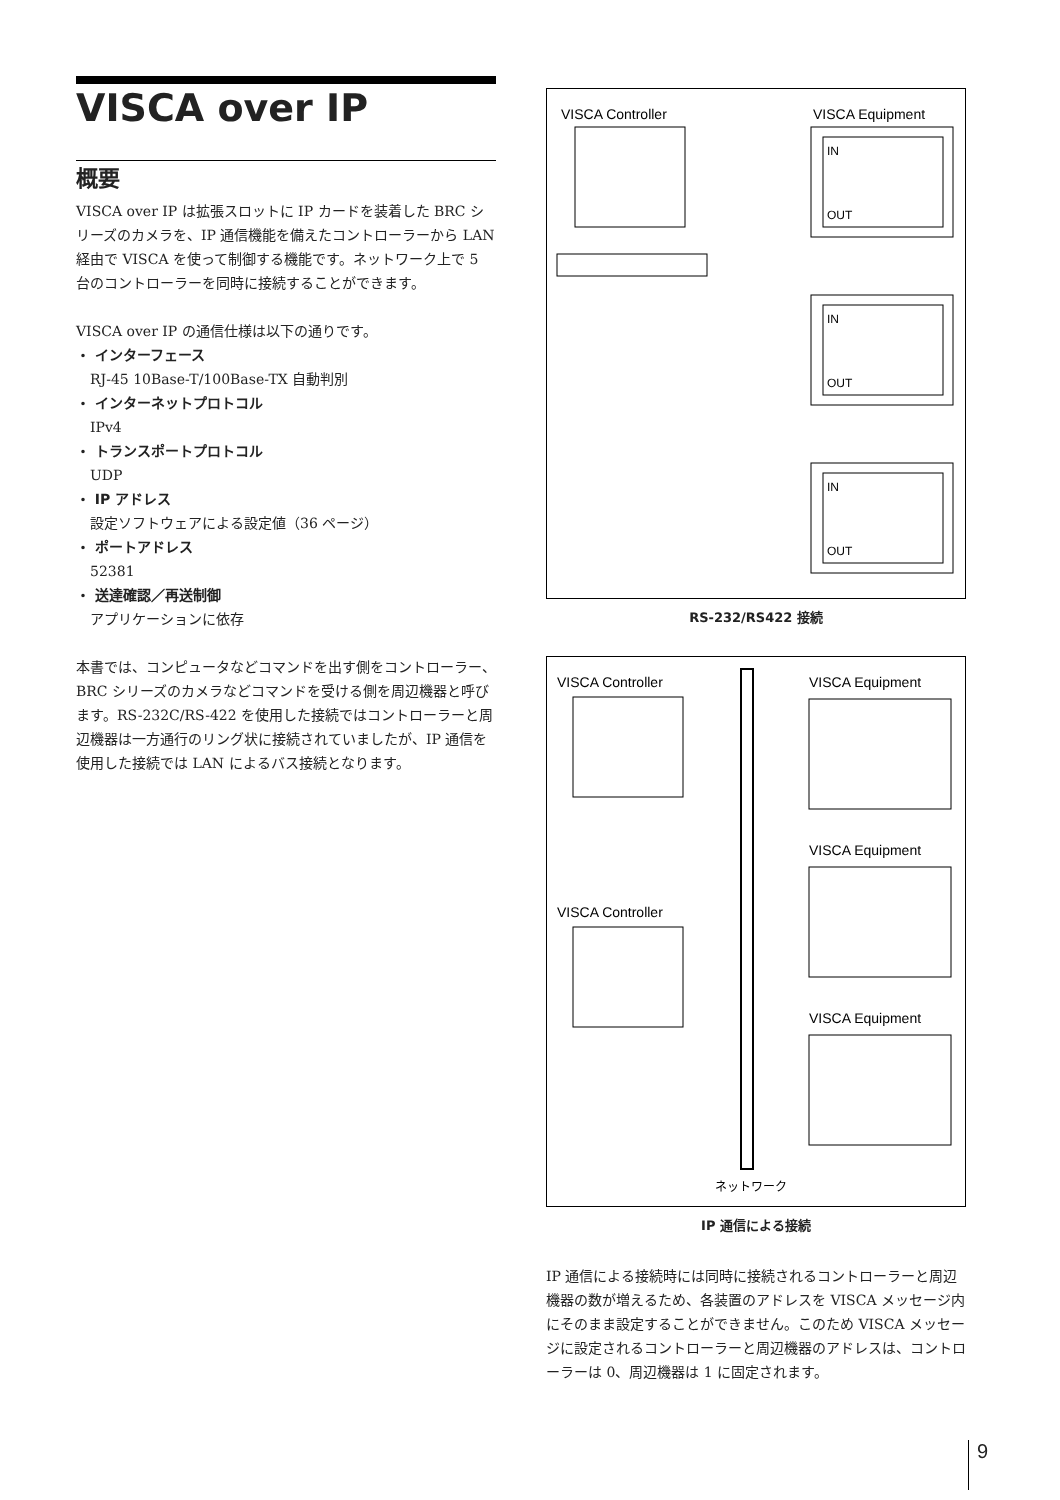VISCA over IP
概要
VISCA over IP は拡張スロットに IP カードを装着した BRC シリーズのカメラを、IP 通信機能を備えたコントローラーから LAN 経由で VISCA を使って制御する機能です。ネットワーク上で 5 台のコントローラーを同時に接続することができます。
VISCA over IP の通信仕様は以下の通りです。
・ インターフェース
RJ-45 10Base-T/100Base-TX 自動判別
・ インターネットプロトコル
IPv4
・ トランスポートプロトコル
UDP
・ IP アドレス
設定ソフトウェアによる設定値（36 ページ）
・ ポートアドレス
52381
・ 送達確認／再送制御
アプリケーションに依存
本書では、コンピュータなどコマンドを出す側をコントローラー、BRC シリーズのカメラなどコマンドを受ける側を周辺機器と呼びます。RS-232C/RS-422 を使用した接続ではコントローラーと周辺機器は一方通行のリング状に接続されていましたが、IP 通信を使用した接続では LAN によるバス接続となります。
VISCA Controller
VISCA Equipment
IN
OUT
IN
OUT
IN
OUT
RS-232/RS422 接続
VISCA Controller
VISCA Equipment
VISCA Equipment
VISCA Controller
VISCA Equipment
ネットワーク
IP 通信による接続
IP 通信による接続時には同時に接続されるコントローラーと周辺機器の数が増えるため、各装置のアドレスを VISCA メッセージ内にそのまま設定することができません。このため VISCA メッセージに設定されるコントローラーと周辺機器のアドレスは、コントローラーは 0、周辺機器は 1 に固定されます。
9